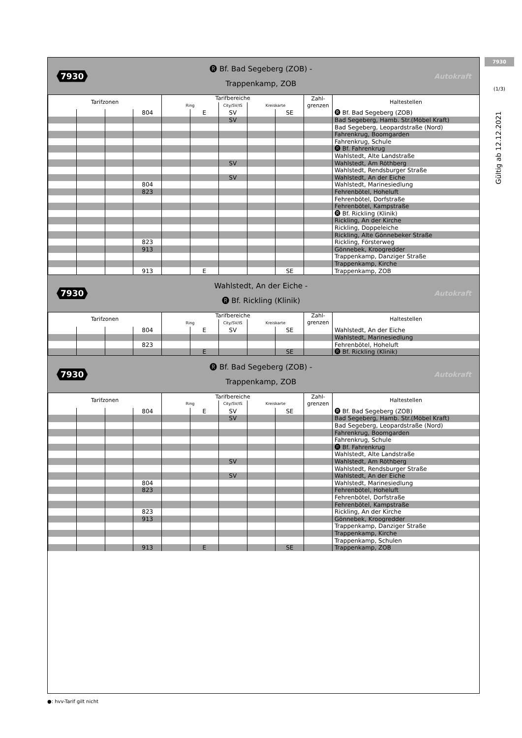7930
(1/3)
Gültig ab 12.12.2021
7930
🅡 Bf. Bad Segeberg (ZOB) -
Trappenkamp, ZOB
Autokraft
| Tarifzonen | | | | Tarifbereiche | | | | | Zahl- grenzen | Haltestellen |
| --- | --- | --- | --- | --- | --- | --- | --- | --- | --- | --- |
| | | | | Ring | | City/SV/IS | Kreiskarte | | | |
| | | | 804 | | E | SV | | SE | | 🅡 Bf. Bad Segeberg (ZOB) |
| | | | | | | SV | | | | Bad Segeberg, Hamb. Str.(Möbel Kraft) |
| | | | | | | | | | | Bad Segeberg, Leopardstraße (Nord) |
| | | | | | | | | | | Fahrenkrug, Boomgarden |
| | | | | | | | | | | Fahrenkrug, Schule |
| | | | | | | | | | | 🅡 Bf. Fahrenkrug |
| | | | | | | | | | | Wahlstedt, Alte Landstraße |
| | | | | | | SV | | | | Wahlstedt, Am Röthberg |
| | | | | | | | | | | Wahlstedt, Rendsburger Straße |
| | | | | | | SV | | | | Wahlstedt, An der Eiche |
| | | | 804 | | | | | | | Wahlstedt, Marinesiedlung |
| | | | 823 | | | | | | | Fehrenbötel, Hoheluft |
| | | | | | | | | | | Fehrenbötel, Dorfstraße |
| | | | | | | | | | | Fehrenbötel, Kampstraße |
| | | | | | | | | | | 🅡 Bf. Rickling (Klinik) |
| | | | | | | | | | | Rickling, An der Kirche |
| | | | | | | | | | | Rickling, Doppeleiche |
| | | | | | | | | | | Rickling, Alte Gönnebeker Straße |
| | | | 823 | | | | | | | Rickling, Försterweg |
| | | | 913 | | | | | | | Gönnebek, Kroogredder |
| | | | | | | | | | | Trappenkamp, Danziger Straße |
| | | | | | | | | | | Trappenkamp, Kirche |
| | | | 913 | | E | | | SE | | Trappenkamp, ZOB |
7930
Wahlstedt, An der Eiche -
🅡 Bf. Rickling (Klinik)
Autokraft
| Tarifzonen | | | | Tarifbereiche | | | | | Zahl- grenzen | Haltestellen |
| --- | --- | --- | --- | --- | --- | --- | --- | --- | --- | --- |
| | | | | Ring | | City/SV/IS | Kreiskarte | | | |
| | | | 804 | | E | SV | | SE | | Wahlstedt, An der Eiche |
| | | | | | | | | | | Wahlstedt, Marinesiedlung |
| | | | 823 | | | | | | | Fehrenbötel, Hoheluft |
| | | | | | E | | | SE | | 🅡 Bf. Rickling (Klinik) |
7930
🅡 Bf. Bad Segeberg (ZOB) -
Trappenkamp, ZOB
Autokraft
| Tarifzonen | | | | Tarifbereiche | | | | | Zahl- grenzen | Haltestellen |
| --- | --- | --- | --- | --- | --- | --- | --- | --- | --- | --- |
| | | | | Ring | | City/SV/IS | Kreiskarte | | | |
| | | | 804 | | E | SV | | SE | | 🅡 Bf. Bad Segeberg (ZOB) |
| | | | | | | SV | | | | Bad Segeberg, Hamb. Str.(Möbel Kraft) |
| | | | | | | | | | | Bad Segeberg, Leopardstraße (Nord) |
| | | | | | | | | | | Fahrenkrug, Boomgarden |
| | | | | | | | | | | Fahrenkrug, Schule |
| | | | | | | | | | | 🅡 Bf. Fahrenkrug |
| | | | | | | | | | | Wahlstedt, Alte Landstraße |
| | | | | | | SV | | | | Wahlstedt, Am Röthberg |
| | | | | | | | | | | Wahlstedt, Rendsburger Straße |
| | | | | | | SV | | | | Wahlstedt, An der Eiche |
| | | | 804 | | | | | | | Wahlstedt, Marinesiedlung |
| | | | 823 | | | | | | | Fehrenbötel, Hoheluft |
| | | | | | | | | | | Fehrenbötel, Dorfstraße |
| | | | | | | | | | | Fehrenbötel, Kampstraße |
| | | | 823 | | | | | | | Rickling, An der Kirche |
| | | | 913 | | | | | | | Gönnebek, Kroogredder |
| | | | | | | | | | | Trappenkamp, Danziger Straße |
| | | | | | | | | | | Trappenkamp, Kirche |
| | | | | | | | | | | Trappenkamp, Schulen |
| | | | 913 | | E | | | SE | | Trappenkamp, ZOB |
●: hvv-Tarif gilt nicht